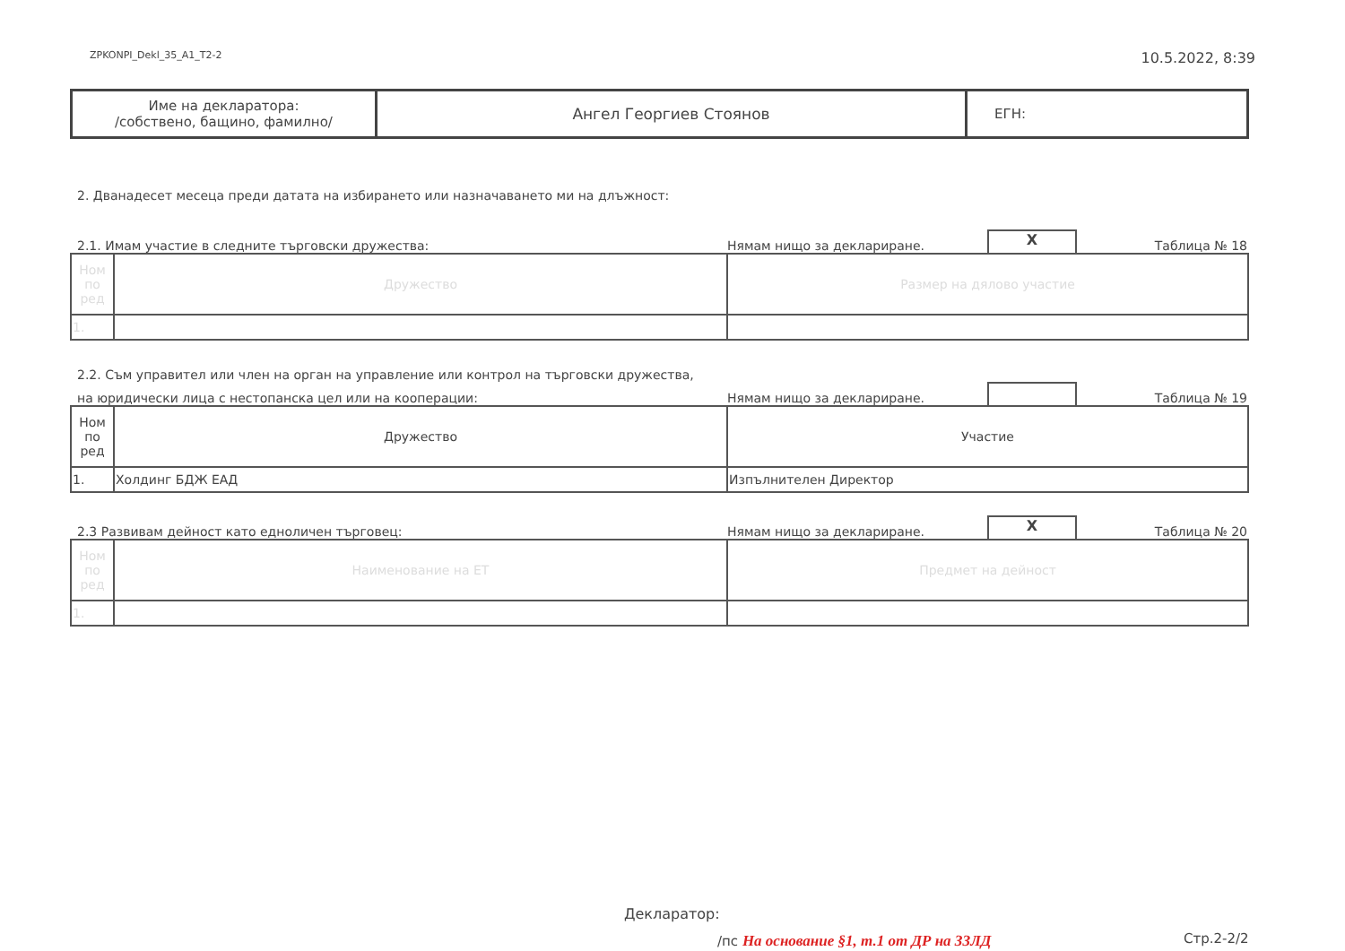ZPKONPI_Dekl_35_A1_T2-2 10.5.2022, 8:39
| Име на декларатора: /собствено, бащино, фамилно/ | Ангел Георгиев Стоянов | ЕГН: |
2. Дванадесет месеца преди датата на избирането или назначаването ми на длъжност:
2.1. Имам участие в следните търговски дружества: Нямам нищо за деклариране. X Таблица № 18
| Ном по ред | Дружество | Размер на дялово участие |
| --- | --- | --- |
| 1. | | |
2.2. Съм управител или член на орган на управление или контрол на търговски дружества,
на юридически лица с нестопанска цел или на кооперации: Нямам нищо за деклариране. Таблица № 19
| Ном по ред | Дружество | Участие |
| --- | --- | --- |
| 1. | Холдинг БДЖ ЕАД | Изпълнителен Директор |
2.3 Развивам дейност като едноличен търговец: Нямам нищо за деклариране. X Таблица № 20
| Ном по ред | Наименование на ЕТ | Предмет на дейност |
| --- | --- | --- |
| 1. | | |
Декларатор:
/пс На основание §1, т.1 от ДР на ЗЗЛД
Стр.2-2/2